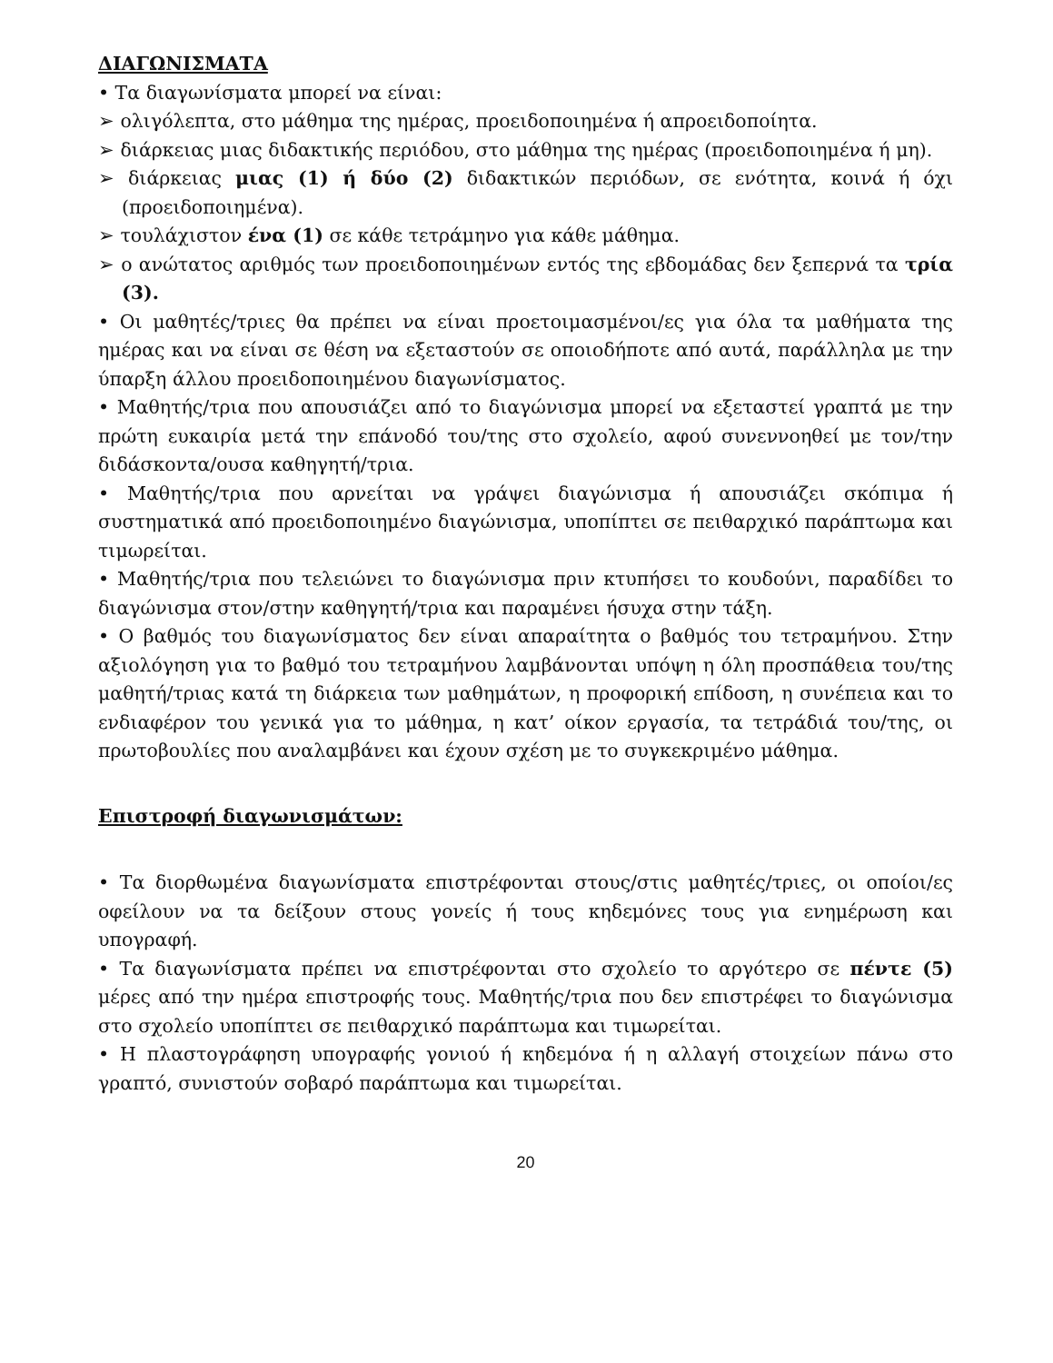ΔΙΑΓΩΝΙΣΜΑΤΑ
• Τα διαγωνίσματα μπορεί να είναι:
➢ ολιγόλεπτα, στο μάθημα της ημέρας, προειδοποιημένα ή απροειδοποίητα.
➢ διάρκειας μιας διδακτικής περιόδου, στο μάθημα της ημέρας (προειδοποιημένα ή μη).
➢ διάρκειας μιας (1) ή δύο (2) διδακτικών περιόδων, σε ενότητα, κοινά ή όχι (προειδοποιημένα).
➢ τουλάχιστον ένα (1) σε κάθε τετράμηνο για κάθε μάθημα.
➢ ο ανώτατος αριθμός των προειδοποιημένων εντός της εβδομάδας δεν ξεπερνά τα τρία (3).
• Οι μαθητές/τριες θα πρέπει να είναι προετοιμασμένοι/ες για όλα τα μαθήματα της ημέρας και να είναι σε θέση να εξεταστούν σε οποιοδήποτε από αυτά, παράλληλα με την ύπαρξη άλλου προειδοποιημένου διαγωνίσματος.
• Μαθητής/τρια που απουσιάζει από το διαγώνισμα μπορεί να εξεταστεί γραπτά με την πρώτη ευκαιρία μετά την επάνοδό του/της στο σχολείο, αφού συνεννοηθεί με τον/την διδάσκοντα/ουσα καθηγητή/τρια.
• Μαθητής/τρια που αρνείται να γράψει διαγώνισμα ή απουσιάζει σκόπιμα ή συστηματικά από προειδοποιημένο διαγώνισμα, υποπίπτει σε πειθαρχικό παράπτωμα και τιμωρείται.
• Μαθητής/τρια που τελειώνει το διαγώνισμα πριν κτυπήσει το κουδούνι, παραδίδει το διαγώνισμα στον/στην καθηγητή/τρια και παραμένει ήσυχα στην τάξη.
• Ο βαθμός του διαγωνίσματος δεν είναι απαραίτητα ο βαθμός του τετραμήνου. Στην αξιολόγηση για το βαθμό του τετραμήνου λαμβάνονται υπόψη η όλη προσπάθεια του/της μαθητή/τριας κατά τη διάρκεια των μαθημάτων, η προφορική επίδοση, η συνέπεια και το ενδιαφέρον του γενικά για το μάθημα, η κατ’ οίκον εργασία, τα τετράδιά του/της, οι πρωτοβουλίες που αναλαμβάνει και έχουν σχέση με το συγκεκριμένο μάθημα.
Επιστροφή διαγωνισμάτων:
• Τα διορθωμένα διαγωνίσματα επιστρέφονται στους/στις μαθητές/τριες, οι οποίοι/ες οφείλουν να τα δείξουν στους γονείς ή τους κηδεμόνες τους για ενημέρωση και υπογραφή.
• Τα διαγωνίσματα πρέπει να επιστρέφονται στο σχολείο το αργότερο σε πέντε (5) μέρες από την ημέρα επιστροφής τους. Μαθητής/τρια που δεν επιστρέφει το διαγώνισμα στο σχολείο υποπίπτει σε πειθαρχικό παράπτωμα και τιμωρείται.
• Η πλαστογράφηση υπογραφής γονιού ή κηδεμόνα ή η αλλαγή στοιχείων πάνω στο γραπτό, συνιστούν σοβαρό παράπτωμα και τιμωρείται.
20